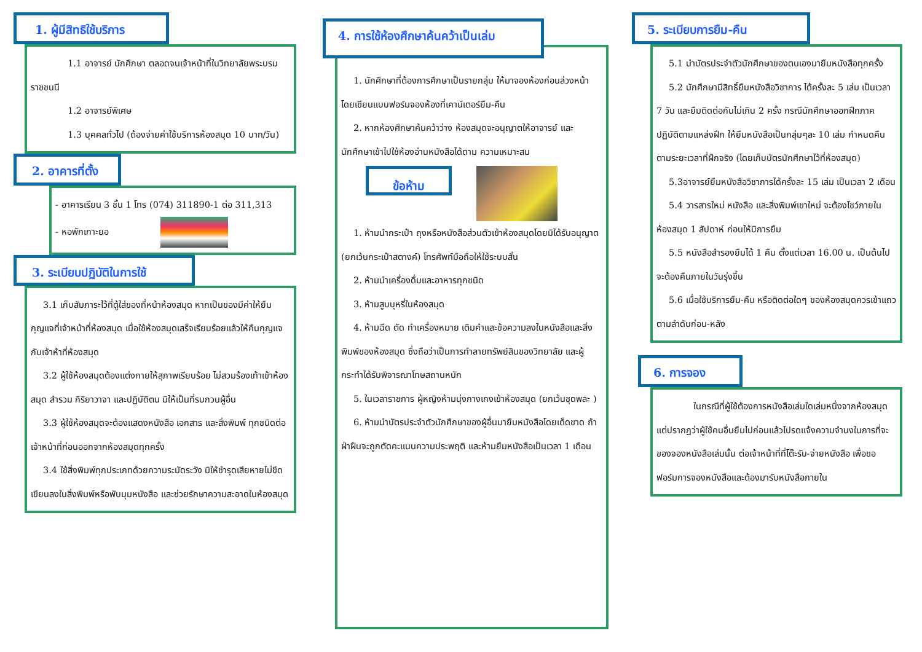1. ผู้มีสิทธิใช้บริการ
1.1 อาจารย์ นักศึกษา ตลอดจนเจ้าหน้าที่ในวิทยาลัยพระบรมราชชนนี
1.2 อาจารย์พิเศษ
1.3 บุคคลทั่วไป (ต้องจ่ายค่าใช้บริการห้องสมุด 10 บาท/วัน)
2. อาคารที่ตั้ง
- อาคารเรียน 3 ชั้น 1 โทร (074) 311890-1 ต่อ 311,313
- หอพักเกาะยอ
3. ระเบียบปฏิบัติในการใช้
3.1 เก็บสัมภาระไว้ที่ตู้ใส่ของที่หน้าห้องสมุด หากเป็นของมีค่าให้ยืมกุญแจที่เจ้าหน้าที่ห้องสมุด เมื่อใช้ห้องสมุดเสร็จเรียบร้อยแล้วให้คืนกุญแจกับเจ้าห้าที่ห้องสมุด
3.2 ผู้ใช้ห้องสมุดต้องแต่งกายให้สุภาพเรียบร้อย ไม่สวมร้องเท้าเข้าห้องสมุด สำรวม กิริยาวาจา และปฏิบัติตน มิให้เป็นที่รบกวนผู้อื่น
3.3 ผู้ใช้ห้องสมุดจะต้องแสดงหนังสือ เอกสาร และสิ่งพิมพ์ ทุกชนิดต่อเจ้าหน้าที่ก่อนออกจากห้องสมุดทุกครั้ง
3.4 ใช้สิ่งพิมพ์ทุกประเภทด้วยความระมัดระวัง มิให้ชำรุดเสียหายไม่ขีดเขียนลงในสิ่งพิมพ์หรือพับมุมหนังสือ และช่วยรักษาความสะอาดในห้องสมุด
4. การใช้ห้องศึกษาค้นคว้าเป็นเล่ม
1. นักศึกษาที่ต้องการศึกษาเป็นรายกลุ่ม ให้มาจองห้องก่อนล่วงหน้า โดยเขียนแบบฟอร์มจองห้องที่เคาน์เตอร์ยืม-คืน
2. หากห้องศึกษาค้นคว้าว่าง ห้องสมุดจะอนุญาตให้อาจารย์ และนักศึกษาเข้าไปใช้ห้องอ่านหนังสือได้ตาม ความเหมาะสม
ข้อห้าม
1. ห้ามนำกระเป๋า ถุงหรือหนังสือส่วนตัวเข้าห้องสมุดโดยมิได้รับอนุญาต (ยกเว้นกระเป๋าสตางค์) โทรศัพท์มือถือให้ใช้ระบบสั่น
2. ห้ามนำเครื่องดื่มและอาหารทุกชนิด
3. ห้ามสูบบุหรี่ในห้องสมุด
4. ห้ามฉีด ตัด ทำเครื่องหมาย เติมคำและข้อความลงในหนังสือและสิ่งพิมพ์ของห้องสมุด ซึ่งถือว่าเป็นการทำลายทรัพย์สินของวิทยาลัย และผู้กระทำได้รับพิจารณาโทษสถานหนัก
5. ในเวลาราชการ ผู้หญิงห้ามนุ่งกางเกงเข้าห้องสมุด (ยกเว้นชุดพละ )
6. ห้ามนำบัตรประจำตัวนักศึกษาของผู้อื่นมายืมหนังสือโดยเด็ดขาด ถ้าฝ่าฝืนจะถูกตัดคะแนนความประพฤติ และห้ามยืมหนังสือเป็นเวลา 1 เดือน
5. ระเบียบการยืม-คืน
5.1 นำบัตรประจำตัวนักศึกษาของตนเองมายืมหนังสือทุกครั้ง
5.2 นักศึกษามีสิทธิ์ยืมหนังสือวิชาการ ได้ครั้งละ 5 เล่ม เป็นเวลา 7 วัน และยืมติดต่อกันไม่เกิน 2 ครั้ง กรณีนักศึกษาออกฝึกภาคปฏิบัติตามแหล่งฝึก ให้ยืมหนังสือเป็นกลุ่มๆละ 10 เล่ม กำหนดคืนตามระยะเวลาที่ฝึกจริง (โดยเก็บบัตรนักศึกษาไว้ที่ห้องสมุด)
5.3อาจารย์ยืมหนังสือวิชาการได้ครั้งละ 15 เล่ม เป็นเวลา 2 เดือน
5.4 วารสารใหม่ หนังสือ และสิ่งพิมพ์เขาใหม่ จะต้องโชว์ภายในห้องสมุด 1 สัปดาห์ ก่อนให้บิการยืม
5.5 หนังสือสำรองยืมได้ 1 คืน ตั้งแต่เวลา 16.00 น. เป็นต้นไป จะต้องคืนภายในวันรุ่งขึ้น
5.6 เมื่อใช้บริการยืม-คืน หรือติดต่อใดๆ ของห้องสมุดควรเข้าแถวตามลำดับก่อน-หลัง
6. การจอง
ในกรณีที่ผู้ใช้ต้องการหนังสือเล่มใดเล่มหนึ่งจากห้องสมุด แต่ปรากฏว่าผู้ใช้คนอื่นยืมไปก่อนแล้วโปรดแจ้งความจำนงในการที่จะของจองหนังสือเล่มนั้น ต่อเจ้าหน้าที่ที่โต๊ะรับ-จ่ายหนังสือ เพื่อขอฟอร์มการจองหนังสือและต้องมารับหนังสือภายใน